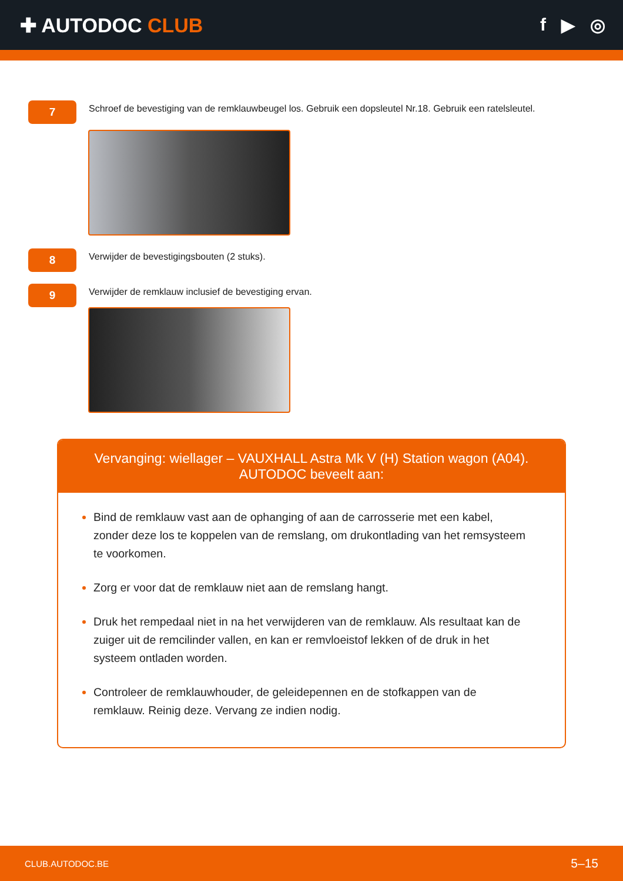✚ AUTODOC CLUB f ▶ ◎
7
Schroef de bevestiging van de remklauwbeugel los. Gebruik een dopsleutel Nr.18. Gebruik een ratelsleutel.
8
Verwijder de bevestigingsbouten (2 stuks).
9
Verwijder de remklauw inclusief de bevestiging ervan.
Vervanging: wiellager – VAUXHALL Astra Mk V (H) Station wagon (A04).
AUTODOC beveelt aan:
Bind de remklauw vast aan de ophanging of aan de carrosserie met een kabel, zonder deze los te koppelen van de remslang, om drukontlading van het remsysteem te voorkomen.
Zorg er voor dat de remklauw niet aan de remslang hangt.
Druk het rempedaal niet in na het verwijderen van de remklauw. Als resultaat kan de zuiger uit de remcilinder vallen, en kan er remvloeistof lekken of de druk in het systeem ontladen worden.
Controleer de remklauwhouder, de geleidepennen en de stofkappen van de remklauw. Reinig deze. Vervang ze indien nodig.
CLUB.AUTODOC.BE 5–15